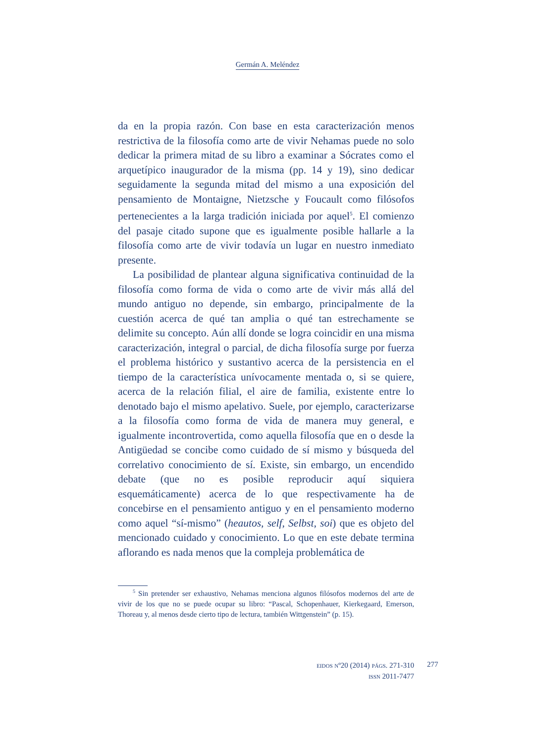Germán A. Meléndez
da en la propia razón. Con base en esta caracterización menos restrictiva de la filosofía como arte de vivir Nehamas puede no solo dedicar la primera mitad de su libro a examinar a Sócrates como el arquetípico inaugurador de la misma (pp. 14 y 19), sino dedicar seguidamente la segunda mitad del mismo a una exposición del pensamiento de Montaigne, Nietzsche y Foucault como filósofos pertenecientes a la larga tradición iniciada por aquel<sup>5</sup>. El comienzo del pasaje citado supone que es igualmente posible hallarle a la filosofía como arte de vivir todavía un lugar en nuestro inmediato presente.
La posibilidad de plantear alguna significativa continuidad de la filosofía como forma de vida o como arte de vivir más allá del mundo antiguo no depende, sin embargo, principalmente de la cuestión acerca de qué tan amplia o qué tan estrechamente se delimite su concepto. Aún allí donde se logra coincidir en una misma caracterización, integral o parcial, de dicha filosofía surge por fuerza el problema histórico y sustantivo acerca de la persistencia en el tiempo de la característica unívocamente mentada o, si se quiere, acerca de la relación filial, el aire de familia, existente entre lo denotado bajo el mismo apelativo. Suele, por ejemplo, caracterizarse a la filosofía como forma de vida de manera muy general, e igualmente incontrovertida, como aquella filosofía que en o desde la Antigüedad se concibe como cuidado de sí mismo y búsqueda del correlativo conocimiento de sí. Existe, sin embargo, un encendido debate (que no es posible reproducir aquí siquiera esquemáticamente) acerca de lo que respectivamente ha de concebirse en el pensamiento antiguo y en el pensamiento moderno como aquel “sí-mismo” (heautos, self, Selbst, soi) que es objeto del mencionado cuidado y conocimiento. Lo que en este debate termina aflorando es nada menos que la compleja problemática de
<sup>5</sup> Sin pretender ser exhaustivo, Nehamas menciona algunos filósofos modernos del arte de vivir de los que no se puede ocupar su libro: “Pascal, Schopenhauer, Kierkegaard, Emerson, Thoreau y, al menos desde cierto tipo de lectura, también Wittgenstein” (p. 15).
EIDOS Nº20 (2014) PÁGS. 271-310
ISSN 2011-7477
277